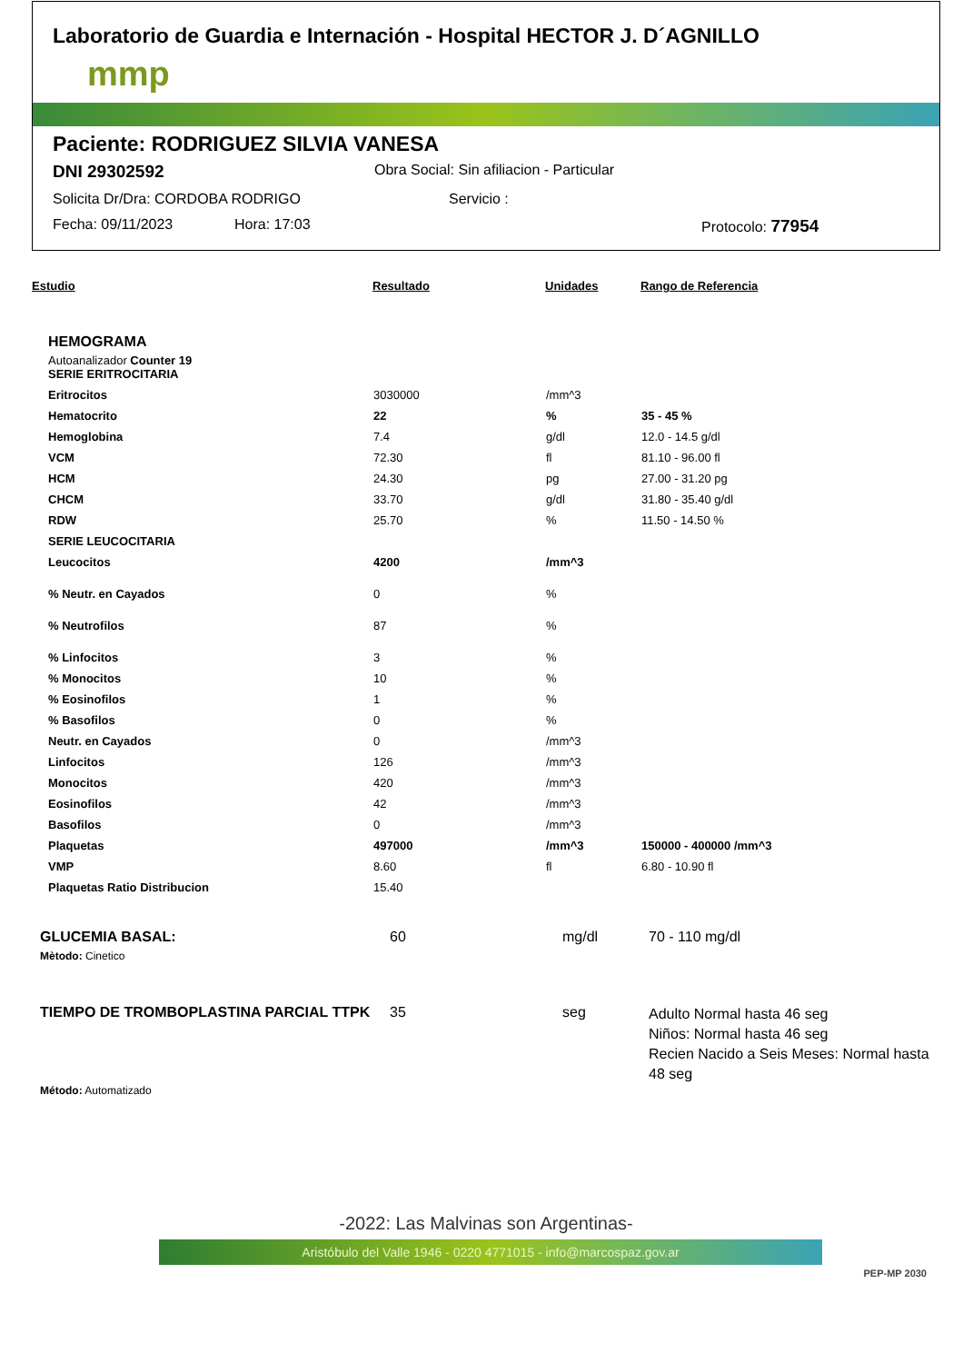Laboratorio de Guardia e Internación - Hospital HECTOR J. D´AGNILLO
mmp
Paciente: RODRIGUEZ SILVIA VANESA
DNI 29302592 Obra Social: Sin afiliacion - Particular
Solicita Dr/Dra: CORDOBA RODRIGO Servicio :
Fecha: 09/11/2023 Hora: 17:03 Protocolo: 77954
| Estudio | Resultado | Unidades | Rango de Referencia |
HEMOGRAMA
Autoanalizador Counter 19
| SERIE ERITROCITARIA | | | |
| Eritrocitos | 3030000 | /mm^3 | |
| Hematocrito | 22 | % | 35 - 45 % |
| Hemoglobina | 7.4 | g/dl | 12.0 - 14.5 g/dl |
| VCM | 72.30 | fl | 81.10 - 96.00 fl |
| HCM | 24.30 | pg | 27.00 - 31.20 pg |
| CHCM | 33.70 | g/dl | 31.80 - 35.40 g/dl |
| RDW | 25.70 | % | 11.50 - 14.50 % |
| SERIE LEUCOCITARIA | | | |
| Leucocitos | 4200 | /mm^3 | |
| % Neutr. en Cayados | 0 | % | |
| % Neutrofilos | 87 | % | |
| % Linfocitos | 3 | % | |
| % Monocitos | 10 | % | |
| % Eosinofilos | 1 | % | |
| % Basofilos | 0 | % | |
| Neutr. en Cayados | 0 | /mm^3 | |
| Linfocitos | 126 | /mm^3 | |
| Monocitos | 420 | /mm^3 | |
| Eosinofilos | 42 | /mm^3 | |
| Basofilos | 0 | /mm^3 | |
| Plaquetas | 497000 | /mm^3 | 150000 - 400000 /mm^3 |
| VMP | 8.60 | fl | 6.80 - 10.90 fl |
| Plaquetas Ratio Distribucion | 15.40 | | |
| GLUCEMIA BASAL: | 60 | mg/dl | 70 - 110 mg/dl |
| Mètodo: Cinetico | | | |
| TIEMPO DE TROMBOPLASTINA PARCIAL TTPK | 35 | seg | Adulto Normal hasta 46 seg Niños: Normal hasta 46 seg Recien Nacido a Seis Meses: Normal hasta 48 seg |
| Método: Automatizado | | | |
-2022: Las Malvinas son Argentinas-
Aristóbulo del Valle 1946 - 0220 4771015 - info@marcospaz.gov.ar
PEP-MP 2030